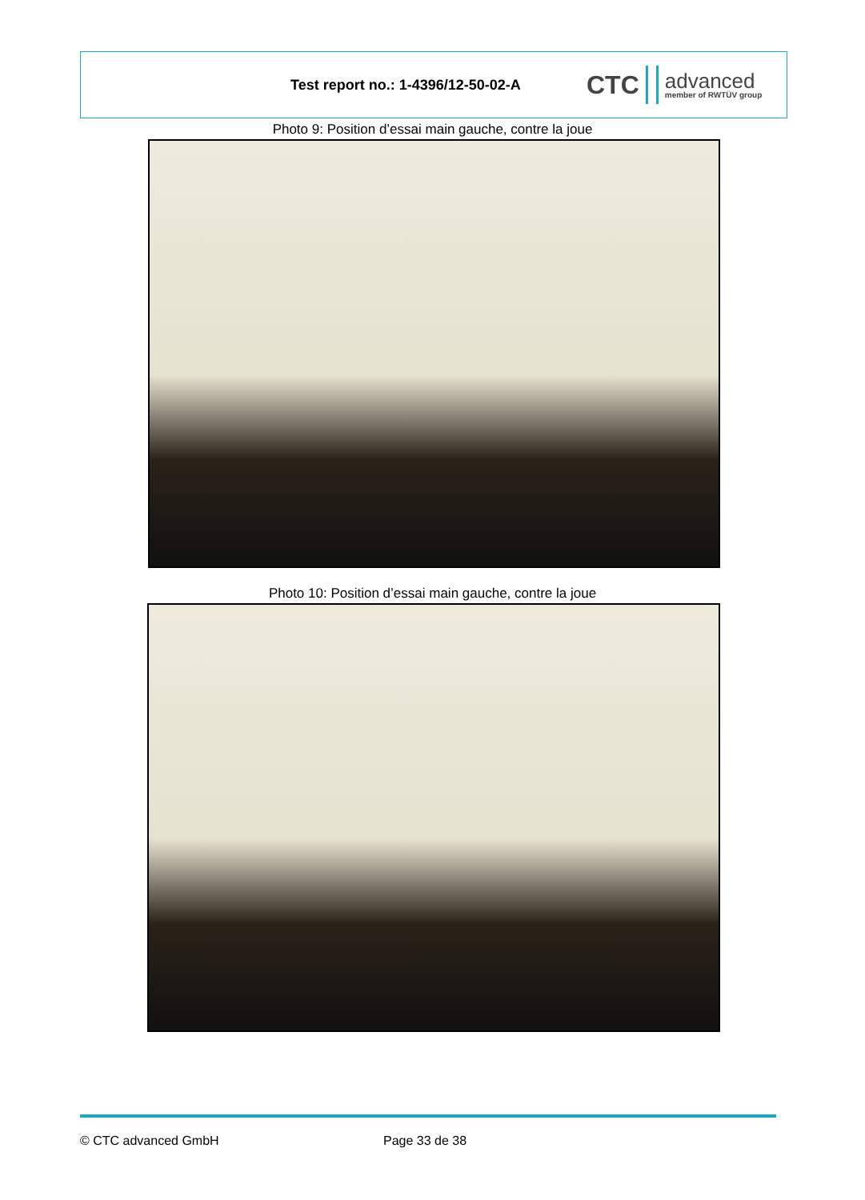Test report no.: 1-4396/12-50-02-A
CTC advanced
member of RWTÜV group
Photo 9: Position d’essai main gauche, contre la joue
Photo 10: Position d’essai main gauche, contre la joue
© CTC advanced GmbH Page 33 de 38